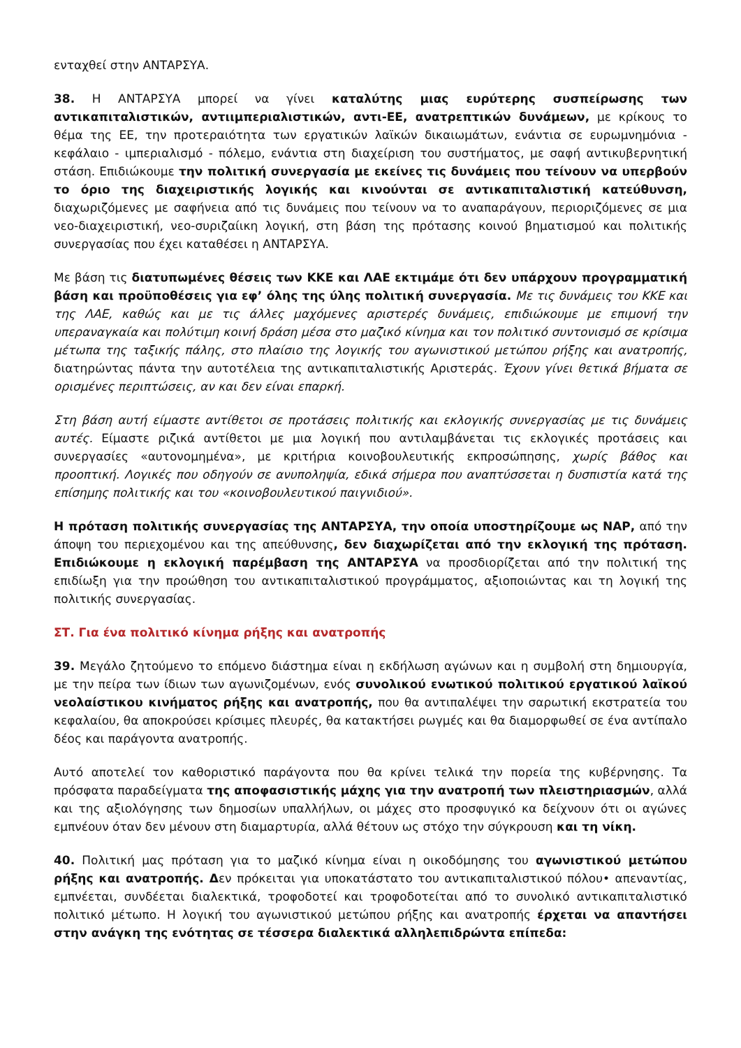ενταχθεί στην ΑΝΤΑΡΣΥΑ.
38. Η ΑΝΤΑΡΣΥΑ μπορεί να γίνει καταλύτης μιας ευρύτερης συσπείρωσης των αντικαπιταλιστικών, αντιιμπεριαλιστικών, αντι-ΕΕ, ανατρεπτικών δυνάμεων, με κρίκους το θέμα της ΕΕ, την προτεραιότητα των εργατικών λαϊκών δικαιωμάτων, ενάντια σε ευρωμνημόνια - κεφάλαιο - ιμπεριαλισμό - πόλεμο, ενάντια στη διαχείριση του συστήματος, με σαφή αντικυβερνητική στάση. Επιδιώκουμε την πολιτική συνεργασία με εκείνες τις δυνάμεις που τείνουν να υπερβούν το όριο της διαχειριστικής λογικής και κινούνται σε αντικαπιταλιστική κατεύθυνση, διαχωριζόμενες με σαφήνεια από τις δυνάμεις που τείνουν να το αναπαράγουν, περιοριζόμενες σε μια νεο-διαχειριστική, νεο-συριζαίικη λογική, στη βάση της πρότασης κοινού βηματισμού και πολιτικής συνεργασίας που έχει καταθέσει η ΑΝΤΑΡΣΥΑ.
Με βάση τις διατυπωμένες θέσεις των ΚΚΕ και ΛΑΕ εκτιμάμε ότι δεν υπάρχουν προγραμματική βάση και προϋποθέσεις για εφ’ όλης της ύλης πολιτική συνεργασία. Με τις δυνάμεις του ΚΚΕ και της ΛΑΕ, καθώς και με τις άλλες μαχόμενες αριστερές δυνάμεις, επιδιώκουμε με επιμονή την υπεραναγκαία και πολύτιμη κοινή δράση μέσα στο μαζικό κίνημα και τον πολιτικό συντονισμό σε κρίσιμα μέτωπα της ταξικής πάλης, στο πλαίσιο της λογικής του αγωνιστικού μετώπου ρήξης και ανατροπής, διατηρώντας πάντα την αυτοτέλεια της αντικαπιταλιστικής Αριστεράς. Έχουν γίνει θετικά βήματα σε ορισμένες περιπτώσεις, αν και δεν είναι επαρκή.
Στη βάση αυτή είμαστε αντίθετοι σε προτάσεις πολιτικής και εκλογικής συνεργασίας με τις δυνάμεις αυτές. Είμαστε ριζικά αντίθετοι με μια λογική που αντιλαμβάνεται τις εκλογικές προτάσεις και συνεργασίες «αυτονομημένα», με κριτήρια κοινοβουλευτικής εκπροσώπησης, χωρίς βάθος και προοπτική. Λογικές που οδηγούν σε ανυποληψία, εδικά σήμερα που αναπτύσσεται η δυσπιστία κατά της επίσημης πολιτικής και του «κοινοβουλευτικού παιγνιδιού».
Η πρόταση πολιτικής συνεργασίας της ΑΝΤΑΡΣΥΑ, την οποία υποστηρίζουμε ως ΝΑΡ, από την άποψη του περιεχομένου και της απεύθυνσης, δεν διαχωρίζεται από την εκλογική της πρόταση. Επιδιώκουμε η εκλογική παρέμβαση της ΑΝΤΑΡΣΥΑ να προσδιορίζεται από την πολιτική της επιδίωξη για την προώθηση του αντικαπιταλιστικού προγράμματος, αξιοποιώντας και τη λογική της πολιτικής συνεργασίας.
ΣΤ. Για ένα πολιτικό κίνημα ρήξης και ανατροπής
39. Μεγάλο ζητούμενο το επόμενο διάστημα είναι η εκδήλωση αγώνων και η συμβολή στη δημιουργία, με την πείρα των ίδιων των αγωνιζομένων, ενός συνολικού ενωτικού πολιτικού εργατικού λαϊκού νεολαίστικου κινήματος ρήξης και ανατροπής, που θα αντιπαλέψει την σαρωτική εκστρατεία του κεφαλαίου, θα αποκρούσει κρίσιμες πλευρές, θα κατακτήσει ρωγμές και θα διαμορφωθεί σε ένα αντίπαλο δέος και παράγοντα ανατροπής.
Αυτό αποτελεί τον καθοριστικό παράγοντα που θα κρίνει τελικά την πορεία της κυβέρνησης. Τα πρόσφατα παραδείγματα της αποφασιστικής μάχης για την ανατροπή των πλειστηριασμών, αλλά και της αξιολόγησης των δημοσίων υπαλλήλων, οι μάχες στο προσφυγικό κα δείχνουν ότι οι αγώνες εμπνέουν όταν δεν μένουν στη διαμαρτυρία, αλλά θέτουν ως στόχο την σύγκρουση και τη νίκη.
40. Πολιτική μας πρόταση για το μαζικό κίνημα είναι η οικοδόμησης του αγωνιστικού μετώπου ρήξης και ανατροπής. Δεν πρόκειται για υποκατάστατο του αντικαπιταλιστικού πόλου• απεναντίας, εμπνέεται, συνδέεται διαλεκτικά, τροφοδοτεί και τροφοδοτείται από το συνολικό αντικαπιταλιστικό πολιτικό μέτωπο. Η λογική του αγωνιστικού μετώπου ρήξης και ανατροπής έρχεται να απαντήσει στην ανάγκη της ενότητας σε τέσσερα διαλεκτικά αλληλεπιδρώντα επίπεδα: